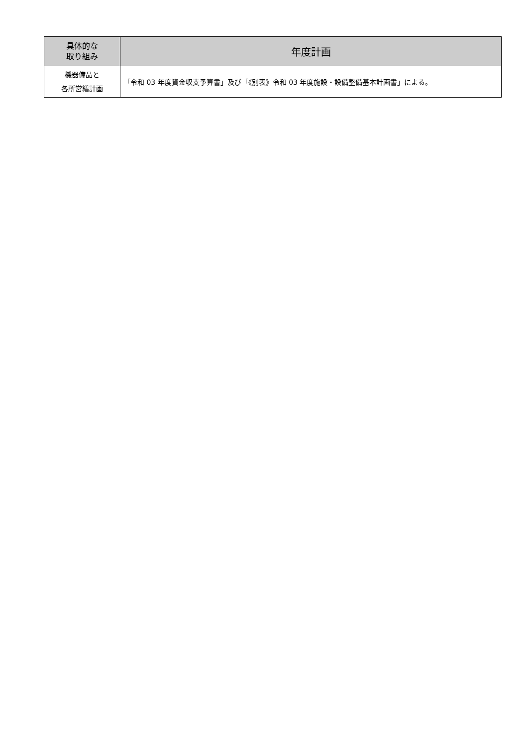| 具体的な 取り組み | 年度計画 |
| --- | --- |
| 機器備品と 各所営繕計画 | 「令和 03 年度資金収支予算書」及び「《別表》令和 03 年度施設・設備整備基本計画書」による。 |